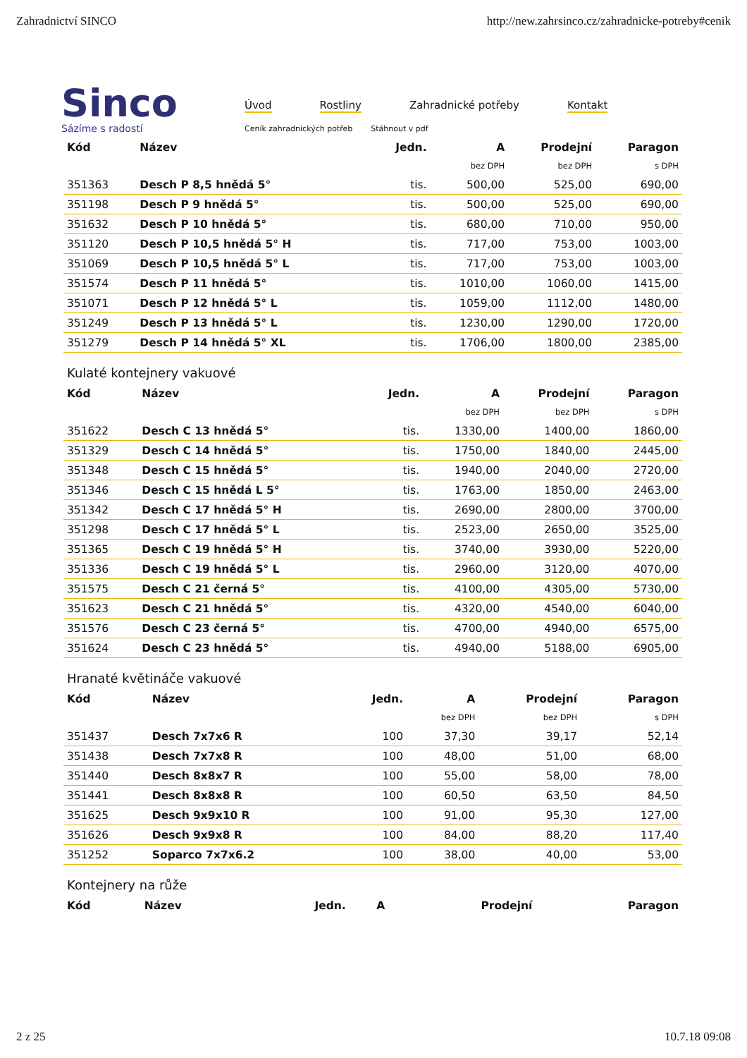Zahradnictví SINCO http://new.zahrsinco.cz/zahradnicke-potreby#cenik
Sinco
Sázíme s radostí
Úvod Rostliny Zahradnické potřeby Kontakt
Ceník zahradnických potřeb Stáhnout v pdf
| Kód | Název | Jedn. | A | Prodejní | Paragon |
| --- | --- | --- | --- | --- | --- |
| | | | bez DPH | bez DPH | s DPH |
| 351363 | Desch P 8,5 hnědá 5° | tis. | 500,00 | 525,00 | 690,00 |
| 351198 | Desch P 9 hnědá 5° | tis. | 500,00 | 525,00 | 690,00 |
| 351632 | Desch P 10 hnědá 5° | tis. | 680,00 | 710,00 | 950,00 |
| 351120 | Desch P 10,5 hnědá 5° H | tis. | 717,00 | 753,00 | 1003,00 |
| 351069 | Desch P 10,5 hnědá 5° L | tis. | 717,00 | 753,00 | 1003,00 |
| 351574 | Desch P 11 hnědá 5° | tis. | 1010,00 | 1060,00 | 1415,00 |
| 351071 | Desch P 12 hnědá 5° L | tis. | 1059,00 | 1112,00 | 1480,00 |
| 351249 | Desch P 13 hnědá 5° L | tis. | 1230,00 | 1290,00 | 1720,00 |
| 351279 | Desch P 14 hnědá 5° XL | tis. | 1706,00 | 1800,00 | 2385,00 |
Kulaté kontejnery vakuové
| Kód | Název | Jedn. | A | Prodejní | Paragon |
| --- | --- | --- | --- | --- | --- |
| | | | bez DPH | bez DPH | s DPH |
| 351622 | Desch C 13 hnědá 5° | tis. | 1330,00 | 1400,00 | 1860,00 |
| 351329 | Desch C 14 hnědá 5° | tis. | 1750,00 | 1840,00 | 2445,00 |
| 351348 | Desch C 15 hnědá 5° | tis. | 1940,00 | 2040,00 | 2720,00 |
| 351346 | Desch C 15 hnědá L 5° | tis. | 1763,00 | 1850,00 | 2463,00 |
| 351342 | Desch C 17 hnědá 5° H | tis. | 2690,00 | 2800,00 | 3700,00 |
| 351298 | Desch C 17 hnědá 5° L | tis. | 2523,00 | 2650,00 | 3525,00 |
| 351365 | Desch C 19 hnědá 5° H | tis. | 3740,00 | 3930,00 | 5220,00 |
| 351336 | Desch C 19 hnědá 5° L | tis. | 2960,00 | 3120,00 | 4070,00 |
| 351575 | Desch C 21 černá 5° | tis. | 4100,00 | 4305,00 | 5730,00 |
| 351623 | Desch C 21 hnědá 5° | tis. | 4320,00 | 4540,00 | 6040,00 |
| 351576 | Desch C 23 černá 5° | tis. | 4700,00 | 4940,00 | 6575,00 |
| 351624 | Desch C 23 hnědá 5° | tis. | 4940,00 | 5188,00 | 6905,00 |
Hranaté květináče vakuové
| Kód | Název | Jedn. | A | Prodejní | Paragon |
| --- | --- | --- | --- | --- | --- |
| | | | bez DPH | bez DPH | s DPH |
| 351437 | Desch 7x7x6 R | 100 | 37,30 | 39,17 | 52,14 |
| 351438 | Desch 7x7x8 R | 100 | 48,00 | 51,00 | 68,00 |
| 351440 | Desch 8x8x7 R | 100 | 55,00 | 58,00 | 78,00 |
| 351441 | Desch 8x8x8 R | 100 | 60,50 | 63,50 | 84,50 |
| 351625 | Desch 9x9x10 R | 100 | 91,00 | 95,30 | 127,00 |
| 351626 | Desch 9x9x8 R | 100 | 84,00 | 88,20 | 117,40 |
| 351252 | Soparco 7x7x6.2 | 100 | 38,00 | 40,00 | 53,00 |
Kontejnery na růže
| Kód | Název | Jedn. | A | Prodejní | Paragon |
| --- | --- | --- | --- | --- | --- |
2 z 25 10.7.18 09:08